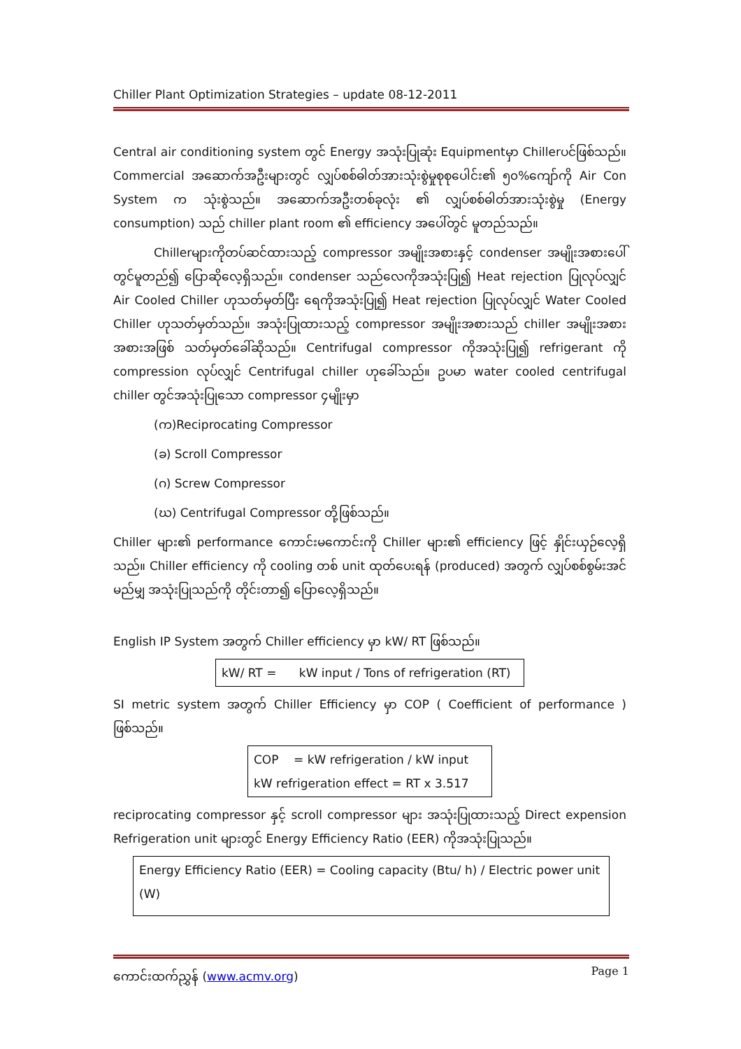Chiller Plant Optimization Strategies – update 08-12-2011
Central air conditioning system တွင် Energy အသုံးပြုဆုံး Equipmentမှာ Chillerပင်ဖြစ်သည်။ Commercial အဆောက်အဦးများတွင် လျှပ်စစ်ဓါတ်အားသုံးစွဲမှုစုစုပေါင်း၏ ၅၀%ကျော်ကို Air Con System က သုံးစွဲသည်။ အဆောက်အဦးတစ်ခုလုံး ၏ လျှပ်စစ်ဓါတ်အားသုံးစွဲမှု (Energy consumption) သည် chiller plant room ၏ efficiency အပေါ်တွင် မူတည်သည်။
Chillerများကိုတပ်ဆင်ထားသည့် compressor အမျိုးအစားနှင့် condenser အမျိုးအစားပေါ်တွင်မူတည်၍ ပြောဆိုလေ့ရှိသည်။ condenser သည်လေကိုအသုံးပြု၍ Heat rejection ပြုလုပ်လျှင် Air Cooled Chiller ဟုသတ်မှတ်ပြီး ရေကိုအသုံးပြု၍ Heat rejection ပြုလုပ်လျှင် Water Cooled Chiller ဟုသတ်မှတ်သည်။ အသုံးပြုထားသည့် compressor အမျိုးအစားသည် chiller အမျိုးအစားအစားအဖြစ် သတ်မှတ်ခေါ်ဆိုသည်။ Centrifugal compressor ကိုအသုံးပြု၍ refrigerant ကို compression လုပ်လျှင် Centrifugal chiller ဟုခေါ်သည်။ ဥပမာ water cooled centrifugal chiller တွင်အသုံးပြုသော compressor ၄မျိုးမှာ
(က)Reciprocating Compressor
(ခ) Scroll Compressor
(ဂ) Screw Compressor
(ဃ) Centrifugal Compressor တို့ဖြစ်သည်။
Chiller များ၏ performance ကောင်းမကောင်းကို Chiller များ၏ efficiency ဖြင့် နှိုင်းယှဉ်လေ့ရှိသည်။ Chiller efficiency ကို cooling တစ် unit ထုတ်ပေးရန် (produced) အတွက် လျှပ်စစ်စွမ်းအင် မည်မျှ အသုံးပြုသည်ကို တိုင်းတာ၍ ပြောလေ့ရှိသည်။
English IP System အတွက် Chiller efficiency မှာ kW/ RT ဖြစ်သည်။
kW/ RT = kW input / Tons of refrigeration (RT)
SI metric system အတွက် Chiller Efficiency မှာ COP ( Coefficient of performance ) ဖြစ်သည်။
COP = kW refrigeration / kW input
kW refrigeration effect = RT x 3.517
reciprocating compressor နှင့် scroll compressor များ အသုံးပြုထားသည့် Direct expension Refrigeration unit များတွင် Energy Efficiency Ratio (EER) ကိုအသုံးပြုသည်။
Energy Efficiency Ratio (EER) = Cooling capacity (Btu/ h) / Electric power unit (W)
ကောင်းထက်ညွှန် (www.acmv.org) Page 1